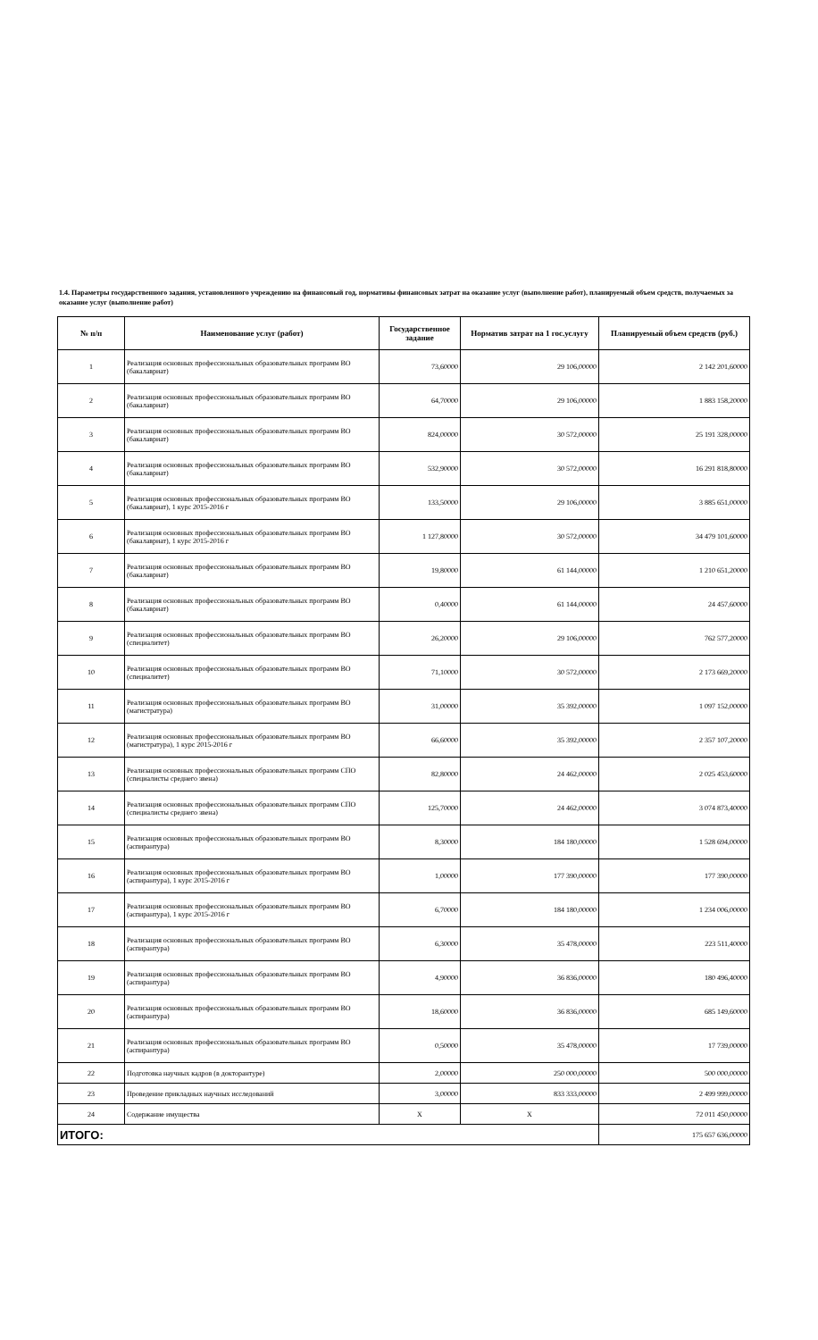1.4. Параметры государственного задания, установленного учреждению на финансовый год, нормативы финансовых затрат на оказание услуг (выполнение работ), планируемый объем средств, получаемых за оказание услуг (выполнение работ)
| № п/п | Наименование услуг (работ) | Государственное задание | Норматив затрат на 1 гос.услугу | Планируемый объем средств (руб.) |
| --- | --- | --- | --- | --- |
| 1 | Реализация основных профессиональных образовательных программ ВО (бакалавриат) | 73,60000 | 29 106,00000 | 2 142 201,60000 |
| 2 | Реализация основных профессиональных образовательных программ ВО (бакалавриат) | 64,70000 | 29 106,00000 | 1 883 158,20000 |
| 3 | Реализация основных профессиональных образовательных программ ВО (бакалавриат) | 824,00000 | 30 572,00000 | 25 191 328,00000 |
| 4 | Реализация основных профессиональных образовательных программ ВО (бакалавриат) | 532,90000 | 30 572,00000 | 16 291 818,80000 |
| 5 | Реализация основных профессиональных образовательных программ ВО (бакалавриат), 1 курс 2015-2016 г | 133,50000 | 29 106,00000 | 3 885 651,00000 |
| 6 | Реализация основных профессиональных образовательных программ ВО (бакалавриат), 1 курс 2015-2016 г | 1 127,80000 | 30 572,00000 | 34 479 101,60000 |
| 7 | Реализация основных профессиональных образовательных программ ВО (бакалавриат) | 19,80000 | 61 144,00000 | 1 210 651,20000 |
| 8 | Реализация основных профессиональных образовательных программ ВО (бакалавриат) | 0,40000 | 61 144,00000 | 24 457,60000 |
| 9 | Реализация основных профессиональных образовательных программ ВО (специалитет) | 26,20000 | 29 106,00000 | 762 577,20000 |
| 10 | Реализация основных профессиональных образовательных программ ВО (специалитет) | 71,10000 | 30 572,00000 | 2 173 669,20000 |
| 11 | Реализация основных профессиональных образовательных программ ВО (магистратура) | 31,00000 | 35 392,00000 | 1 097 152,00000 |
| 12 | Реализация основных профессиональных образовательных программ ВО (магистратура), 1 курс 2015-2016 г | 66,60000 | 35 392,00000 | 2 357 107,20000 |
| 13 | Реализация основных профессиональных образовательных программ СПО (специалисты среднего звена) | 82,80000 | 24 462,00000 | 2 025 453,60000 |
| 14 | Реализация основных профессиональных образовательных программ СПО (специалисты среднего звена) | 125,70000 | 24 462,00000 | 3 074 873,40000 |
| 15 | Реализация основных профессиональных образовательных программ ВО (аспирантура) | 8,30000 | 184 180,00000 | 1 528 694,00000 |
| 16 | Реализация основных профессиональных образовательных программ ВО (аспирантура), 1 курс 2015-2016 г | 1,00000 | 177 390,00000 | 177 390,00000 |
| 17 | Реализация основных профессиональных образовательных программ ВО (аспирантура), 1 курс 2015-2016 г | 6,70000 | 184 180,00000 | 1 234 006,00000 |
| 18 | Реализация основных профессиональных образовательных программ ВО (аспирантура) | 6,30000 | 35 478,00000 | 223 511,40000 |
| 19 | Реализация основных профессиональных образовательных программ ВО (аспирантура) | 4,90000 | 36 836,00000 | 180 496,40000 |
| 20 | Реализация основных профессиональных образовательных программ ВО (аспирантура) | 18,60000 | 36 836,00000 | 685 149,60000 |
| 21 | Реализация основных профессиональных образовательных программ ВО (аспирантура) | 0,50000 | 35 478,00000 | 17 739,00000 |
| 22 | Подготовка научных кадров (в докторантуре) | 2,00000 | 250 000,00000 | 500 000,00000 |
| 23 | Проведение прикладных научных исследований | 3,00000 | 833 333,00000 | 2 499 999,00000 |
| 24 | Содержание имущества | X | X | 72 011 450,00000 |
| ИТОГО: | | | | 175 657 636,00000 |